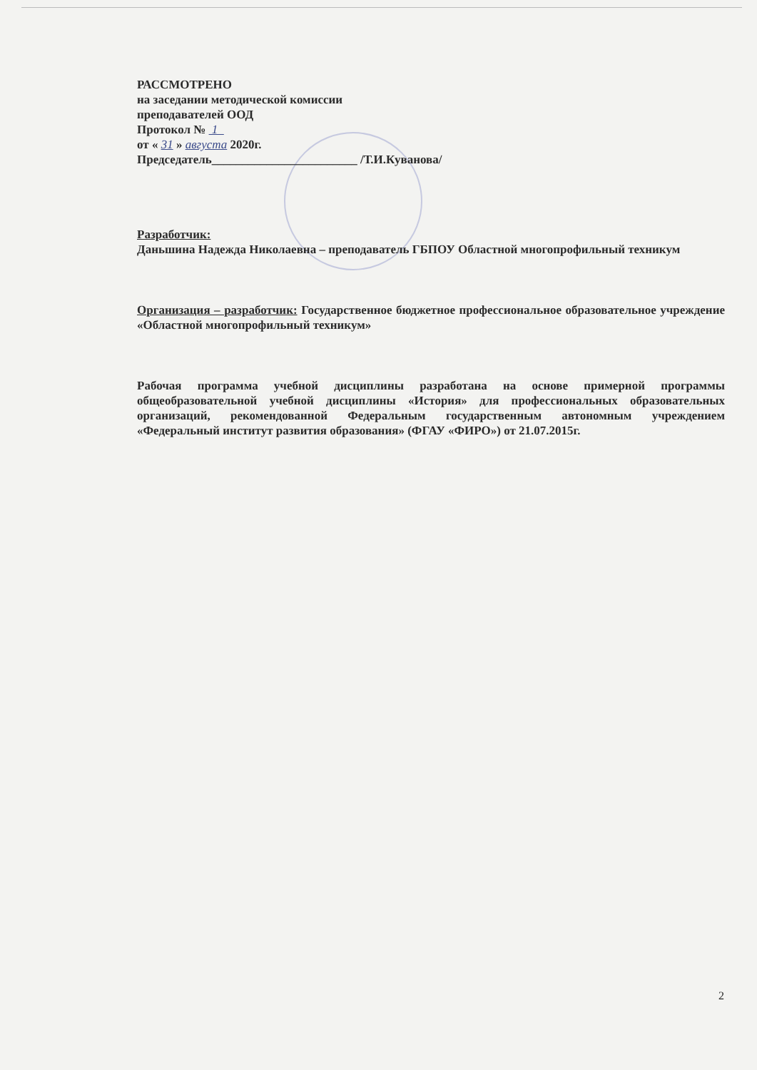РАССМОТРЕНО
на заседании методической комиссии
преподавателей ООД
Протокол № 1
от « 31 » августа 2020г.
Председатель________________________ /Т.И.Куванова/
Разработчик:
Даньшина Надежда Николаевна – преподаватель ГБПОУ Областной многопрофильный техникум
Организация – разработчик: Государственное бюджетное профессиональное образовательное учреждение «Областной многопрофильный техникум»
Рабочая программа учебной дисциплины разработана на основе примерной программы общеобразовательной учебной дисциплины «История» для профессиональных образовательных организаций, рекомендованной Федеральным государственным автономным учреждением «Федеральный институт развития образования» (ФГАУ «ФИРО») от 21.07.2015г.
2